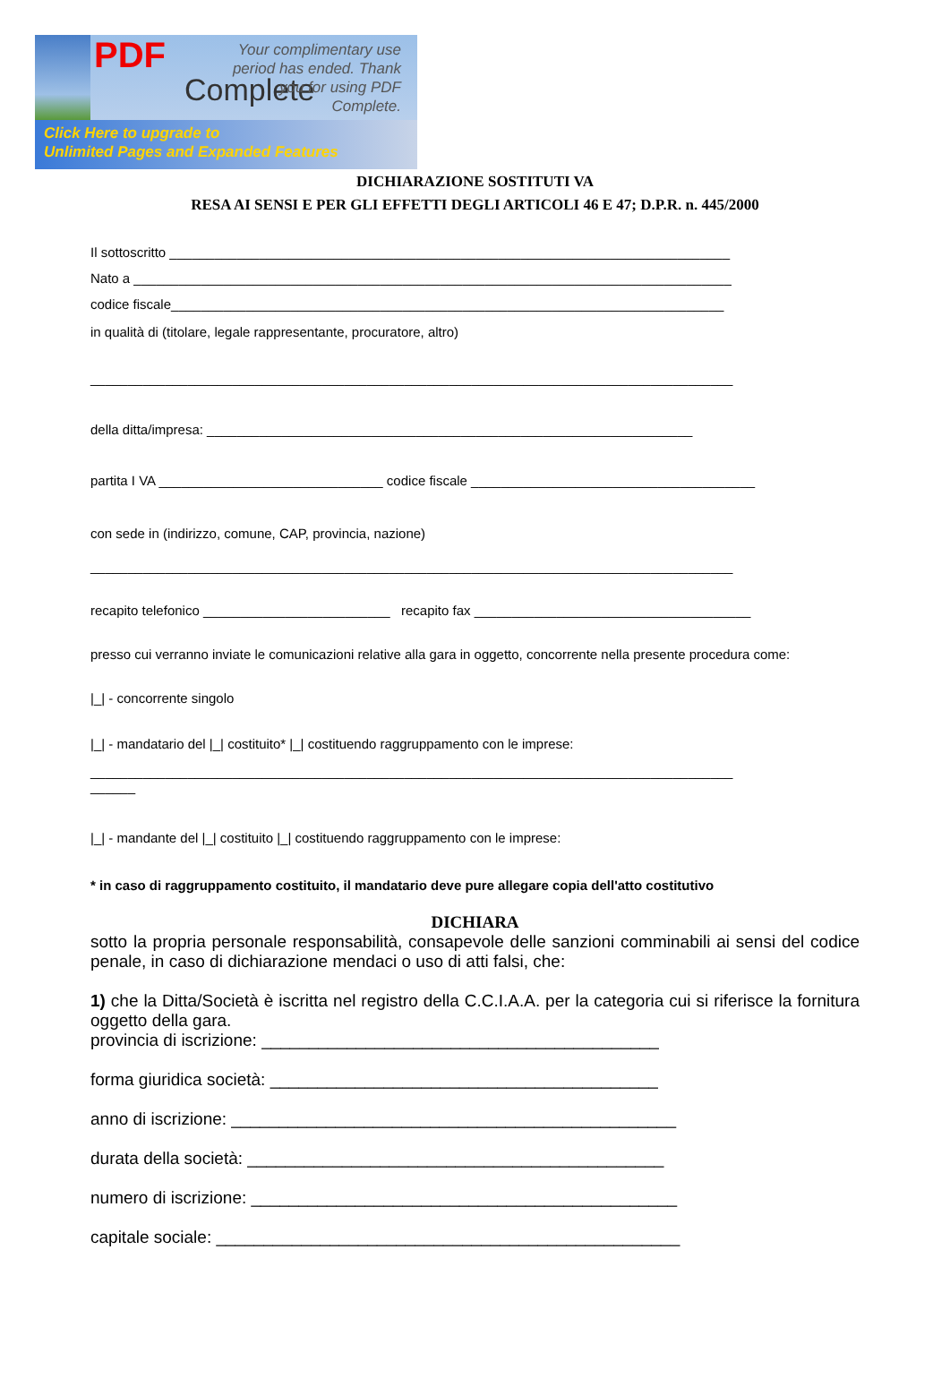PDF
Complete
Your complimentary use period has ended. Thank you for using PDF Complete.
Click Here to upgrade to
Unlimited Pages and Expanded Features
DICHIARAZIONE SOSTITUTI VA
RESA AI SENSI E PER GLI EFFETTI DEGLI ARTICOLI 46 E 47; D.P.R. n. 445/2000
Il sottoscritto ___________________________________________________________________________
Nato a ________________________________________________________________________________
codice fiscale__________________________________________________________________________
in qualità di (titolare, legale rappresentante, procuratore, altro)
______________________________________________________________________________________
della ditta/impresa: _________________________________________________________________
partita I VA ______________________________ codice fiscale ______________________________________
con sede in (indirizzo, comune, CAP, provincia, nazione)
______________________________________________________________________________________
recapito telefonico _________________________ recapito fax _____________________________________
presso cui verranno inviate le comunicazioni relative alla gara in oggetto, concorrente nella presente procedura come:
|_| - concorrente singolo
|_| - mandatario del |_| costituito* |_| costituendo raggruppamento con le imprese:
______________________________________________________________________________________
______
|_| - mandante del |_| costituito |_| costituendo raggruppamento con le imprese:
* in caso di raggruppamento costituito, il mandatario deve pure allegare copia dell'atto costitutivo
DICHIARA
sotto la propria personale responsabilità, consapevole delle sanzioni comminabili ai sensi del codice penale, in caso di dichiarazione mendaci o uso di atti falsi, che:
1) che la Ditta/Società è iscritta nel registro della C.C.I.A.A. per la categoria cui si riferisce la fornitura oggetto della gara.
provincia di iscrizione: __________________________________________
forma giuridica società: _________________________________________
anno di iscrizione: _______________________________________________
durata della società: ____________________________________________
numero di iscrizione: _____________________________________________
capitale sociale: _________________________________________________